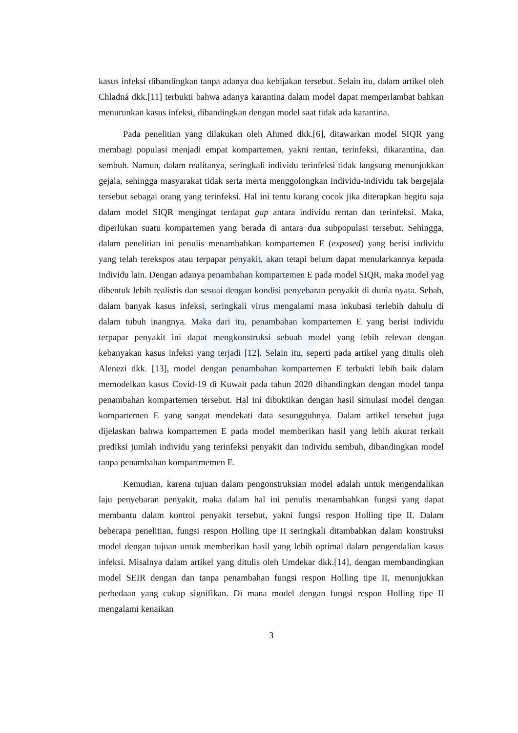kasus infeksi dibandingkan tanpa adanya dua kebijakan tersebut. Selain itu, dalam artikel oleh Chladná dkk.[11] terbukti bahwa adanya karantina dalam model dapat memperlambat bahkan menurunkan kasus infeksi, dibandingkan dengan model saat tidak ada karantina.
Pada penelitian yang dilakukan oleh Ahmed dkk.[6], ditawarkan model SIQR yang membagi populasi menjadi empat kompartemen, yakni rentan, terinfeksi, dikarantina, dan sembuh. Namun, dalam realitanya, seringkali individu terinfeksi tidak langsung menunjukkan gejala, sehingga masyarakat tidak serta merta menggolongkan individu-individu tak bergejala tersebut sebagai orang yang terinfeksi. Hal ini tentu kurang cocok jika diterapkan begitu saja dalam model SIQR mengingat terdapat gap antara individu rentan dan terinfeksi. Maka, diperlukan suatu kompartemen yang berada di antara dua subpopulasi tersebut. Sehingga, dalam penelitian ini penulis menambahkan kompartemen E (exposed) yang berisi individu yang telah terekspos atau terpapar penyakit, akan tetapi belum dapat menularkannya kepada individu lain. Dengan adanya penambahan kompartemen E pada model SIQR, maka model yag dibentuk lebih realistis dan sesuai dengan kondisi penyebaran penyakit di dunia nyata. Sebab, dalam banyak kasus infeksi, seringkali virus mengalami masa inkubasi terlebih dahulu di dalam tubuh inangnya. Maka dari itu, penambahan kompartemen E yang berisi individu terpapar penyakit ini dapat mengkonstruksi sebuah model yang lebih relevan dengan kebanyakan kasus infeksi yang terjadi [12]. Selain itu, seperti pada artikel yang ditulis oleh Alenezi dkk. [13], model dengan penambahan kompartemen E terbukti lebih baik dalam memodelkan kasus Covid-19 di Kuwait pada tahun 2020 dibandingkan dengan model tanpa penambahan kompartemen tersebut. Hal ini dibuktikan dengan hasil simulasi model dengan kompartemen E yang sangat mendekati data sesungguhnya. Dalam artikel tersebut juga dijelaskan bahwa kompartemen E pada model memberikan hasil yang lebih akurat terkait prediksi jumlah individu yang terinfeksi penyakit dan individu sembuh, dibandingkan model tanpa penambahan kompartmemen E.
Kemudian, karena tujuan dalam pengonstruksian model adalah untuk mengendalikan laju penyebaran penyakit, maka dalam hal ini penulis menambahkan fungsi yang dapat membantu dalam kontrol penyakit tersebut, yakni fungsi respon Holling tipe II. Dalam beberapa penelitian, fungsi respon Holling tipe II seringkali ditambahkan dalam konstruksi model dengan tujuan untuk memberikan hasil yang lebih optimal dalam pengendalian kasus infeksi. Misalnya dalam artikel yang ditulis oleh Umdekar dkk.[14], dengan membandingkan model SEIR dengan dan tanpa penambahan fungsi respon Holling tipe II, menunjukkan perbedaan yang cukup signifikan. Di mana model dengan fungsi respon Holling tipe II mengalami kenaikan
3